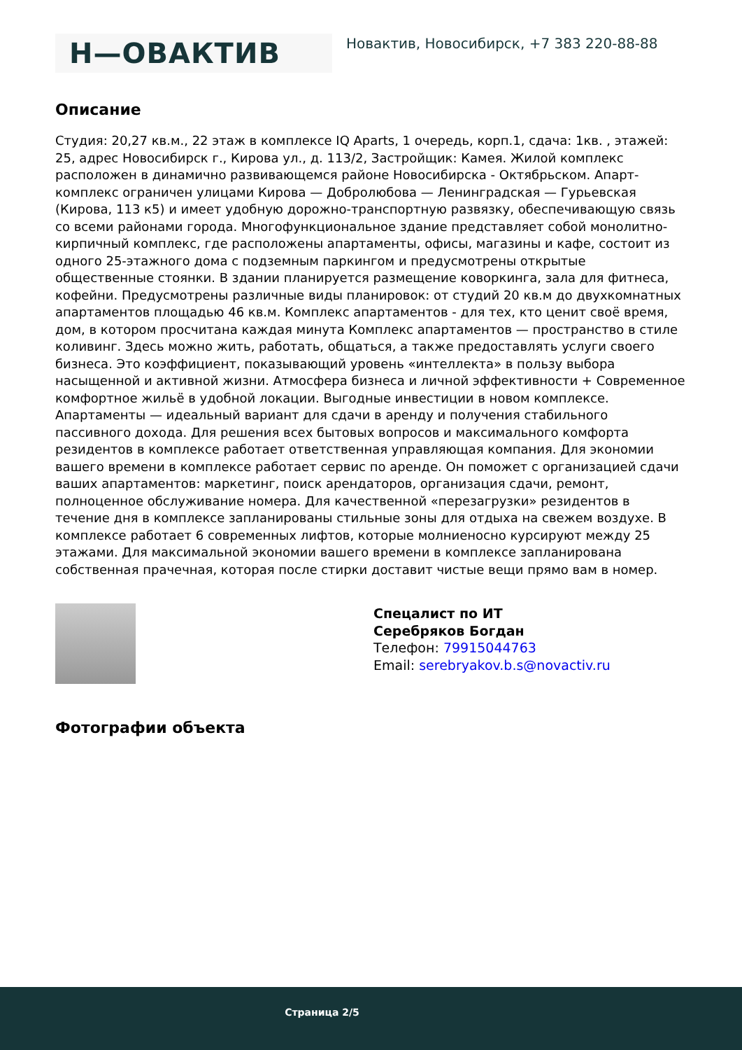Н—ОВАКТИВ
Новактив, Новосибирск, +7 383 220-88-88
Описание
Студия: 20,27 кв.м., 22 этаж в комплексе IQ Aparts, 1 очередь, корп.1, сдача: 1кв. , этажей: 25, адрес Новосибирск г., Кирова ул., д. 113/2, Застройщик: Камея. Жилой комплекс расположен в динамично развивающемся районе Новосибирска - Октябрьском. Апарт-комплекс ограничен улицами Кирова — Добролюбова — Ленинградская — Гурьевская (Кирова, 113 к5) и имеет удобную дорожно-транспортную развязку, обеспечивающую связь со всеми районами города. Многофункциональное здание представляет собой монолитно-кирпичный комплекс, где расположены апартаменты, офисы, магазины и кафе, состоит из одного 25-этажного дома с подземным паркингом и предусмотрены открытые общественные стоянки. В здании планируется размещение коворкинга, зала для фитнеса, кофейни. Предусмотрены различные виды планировок: от студий 20 кв.м до двухкомнатных апартаментов площадью 46 кв.м. Комплекс апартаментов - для тех, кто ценит своё время, дом, в котором просчитана каждая минута Комплекс апартаментов — пространство в стиле коливинг. Здесь можно жить, работать, общаться, а также предоставлять услуги своего бизнеса. Это коэффициент, показывающий уровень «интеллекта» в пользу выбора насыщенной и активной жизни. Атмосфера бизнеса и личной эффективности + Современное комфортное жильё в удобной локации. Выгодные инвестиции в новом комплексе. Апартаменты — идеальный вариант для сдачи в аренду и получения стабильного пассивного дохода. Для решения всех бытовых вопросов и максимального комфорта резидентов в комплексе работает ответственная управляющая компания. Для экономии вашего времени в комплексе работает сервис по аренде. Он поможет с организацией сдачи ваших апартаментов: маркетинг, поиск арендаторов, организация сдачи, ремонт, полноценное обслуживание номера. Для качественной «перезагрузки» резидентов в течение дня в комплексе запланированы стильные зоны для отдыха на свежем воздухе. В комплексе работает 6 современных лифтов, которые молниеносно курсируют между 25 этажами. Для максимальной экономии вашего времени в комплексе запланирована собственная прачечная, которая после стирки доставит чистые вещи прямо вам в номер.
Спецалист по ИТ
Серебряков Богдан
Телефон: 79915044763
Email: serebryakov.b.s@novactiv.ru
Фотографии объекта
Страница 2/5